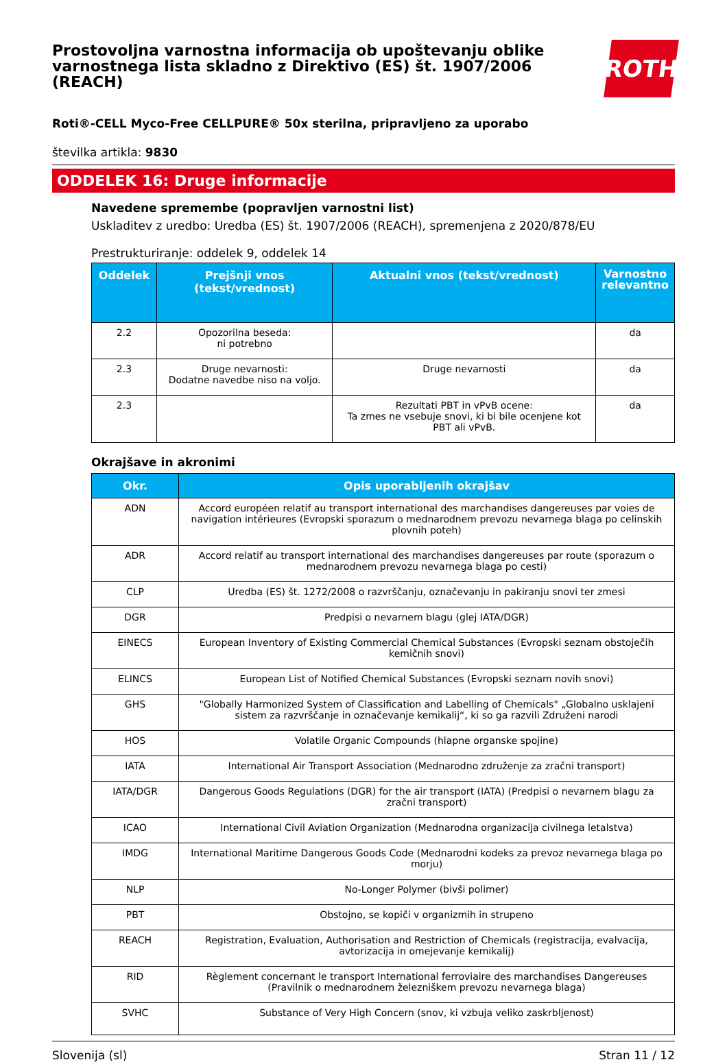Prostovoljna varnostna informacija ob upoštevanju oblike varnostnega lista skladno z Direktivo (ES) št. 1907/2006 (REACH)
ROTH
Roti®-CELL Myco-Free CELLPURE® 50x sterilna, pripravljeno za uporabo
številka artikla: 9830
ODDELEK 16: Druge informacije
Navedene spremembe (popravljen varnostni list)
Uskladitev z uredbo: Uredba (ES) št. 1907/2006 (REACH), spremenjena z 2020/878/EU
Prestrukturiranje: oddelek 9, oddelek 14
| Oddelek | Prejšnji vnos (tekst/vrednost) | Aktualni vnos (tekst/vrednost) | Varnostno relevantno |
| --- | --- | --- | --- |
| 2.2 | Opozorilna beseda: ni potrebno | | da |
| 2.3 | Druge nevarnosti: Dodatne navedbe niso na voljo. | Druge nevarnosti | da |
| 2.3 | | Rezultati PBT in vPvB ocene: Ta zmes ne vsebuje snovi, ki bi bile ocenjene kot PBT ali vPvB. | da |
Okrajšave in akronimi
| Okr. | Opis uporabljenih okrajšav |
| --- | --- |
| ADN | Accord européen relatif au transport international des marchandises dangereuses par voies de navigation intérieures (Evropski sporazum o mednarodnem prevozu nevarnega blaga po celinskih plovnih poteh) |
| ADR | Accord relatif au transport international des marchandises dangereuses par route (sporazum o mednarodnem prevozu nevarnega blaga po cesti) |
| CLP | Uredba (ES) št. 1272/2008 o razvrščanju, označevanju in pakiranju snovi ter zmesi |
| DGR | Predpisi o nevarnem blagu (glej IATA/DGR) |
| EINECS | European Inventory of Existing Commercial Chemical Substances (Evropski seznam obstoječih kemičnih snovi) |
| ELINCS | European List of Notified Chemical Substances (Evropski seznam novih snovi) |
| GHS | "Globally Harmonized System of Classification and Labelling of Chemicals" „Globalno usklajeni sistem za razvrščanje in označevanje kemikalij“, ki so ga razvili Združeni narodi |
| HOS | Volatile Organic Compounds (hlapne organske spojine) |
| IATA | International Air Transport Association (Mednarodno združenje za zračni transport) |
| IATA/DGR | Dangerous Goods Regulations (DGR) for the air transport (IATA) (Predpisi o nevarnem blagu za zračni transport) |
| ICAO | International Civil Aviation Organization (Mednarodna organizacija civilnega letalstva) |
| IMDG | International Maritime Dangerous Goods Code (Mednarodni kodeks za prevoz nevarnega blaga po morju) |
| NLP | No-Longer Polymer (bivši polimer) |
| PBT | Obstojno, se kopiči v organizmih in strupeno |
| REACH | Registration, Evaluation, Authorisation and Restriction of Chemicals (registracija, evalvacija, avtorizacija in omejevanje kemikalij) |
| RID | Règlement concernant le transport International ferroviaire des marchandises Dangereuses (Pravilnik o mednarodnem železniškem prevozu nevarnega blaga) |
| SVHC | Substance of Very High Concern (snov, ki vzbuja veliko zaskrbljenost) |
Slovenija (sl) Stran 11 / 12